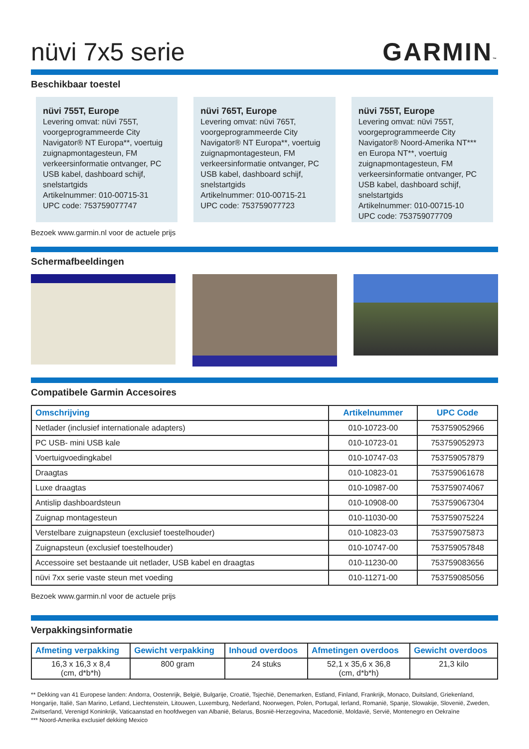nüvi 7x5 serie
GARMIN™
Beschikbaar toestel
nüvi 755T, Europe
Levering omvat: nüvi 755T, voorgeprogrammeerde City Navigator® NT Europa**, voertuig zuignapmontagesteun, FM verkeersinformatie ontvanger, PC USB kabel, dashboard schijf, snelstartgids
Artikelnummer: 010-00715-31
UPC code: 753759077747
nüvi 765T, Europe
Levering omvat: nüvi 765T, voorgeprogrammeerde City Navigator® NT Europa**, voertuig zuignapmontagesteun, FM verkeersinformatie ontvanger, PC USB kabel, dashboard schijf, snelstartgids
Artikelnummer: 010-00715-21
UPC code: 753759077723
nüvi 755T, Europe
Levering omvat: nüvi 755T, voorgeprogrammeerde City Navigator® Noord-Amerika NT*** en Europa NT**, voertuig zuignapmontagesteun, FM verkeersinformatie ontvanger, PC USB kabel, dashboard schijf, snelstartgids
Artikelnummer: 010-00715-10
UPC code: 753759077709
Bezoek www.garmin.nl voor de actuele prijs
Schermafbeeldingen
Compatibele Garmin Accesoires
| Omschrijving | Artikelnummer | UPC Code |
| --- | --- | --- |
| Netlader (inclusief internationale adapters) | 010-10723-00 | 753759052966 |
| PC USB- mini USB kale | 010-10723-01 | 753759052973 |
| Voertuigvoedingkabel | 010-10747-03 | 753759057879 |
| Draagtas | 010-10823-01 | 753759061678 |
| Luxe draagtas | 010-10987-00 | 753759074067 |
| Antislip dashboardsteun | 010-10908-00 | 753759067304 |
| Zuignap montagesteun | 010-11030-00 | 753759075224 |
| Verstelbare zuignapsteun (exclusief toestelhouder) | 010-10823-03 | 753759075873 |
| Zuignapsteun (exclusief toestelhouder) | 010-10747-00 | 753759057848 |
| Accessoire set bestaande uit netlader, USB kabel en draagtas | 010-11230-00 | 753759083656 |
| nüvi 7xx serie vaste steun met voeding | 010-11271-00 | 753759085056 |
Bezoek www.garmin.nl voor de actuele prijs
Verpakkingsinformatie
| Afmeting verpakking | Gewicht verpakking | Inhoud overdoos | Afmetingen overdoos | Gewicht overdoos |
| --- | --- | --- | --- | --- |
| 16,3 x 16,3 x 8,4 (cm, d*b*h) | 800 gram | 24 stuks | 52,1 x 35,6 x 36,8 (cm, d*b*h) | 21,3 kilo |
** Dekking van 41 Europese landen: Andorra, Oostenrijk, België, Bulgarije, Croatië, Tsjechië, Denemarken, Estland, Finland, Frankrijk, Monaco, Duitsland, Griekenland, Hongarije, Italië, San Marino, Letland, Liechtenstein, Litouwen, Luxemburg, Nederland, Noorwegen, Polen, Portugal, Ierland, Romanië, Spanje, Slowakije, Slovenië, Zweden, Zwitserland, Verenigd Koninkrijk, Vaticaanstad en hoofdwegen van Albanië, Belarus, Bosnië-Herzegovina, Macedonië, Moldavië, Servië, Montenegro en Oekraïne
*** Noord-Amerika exclusief dekking Mexico